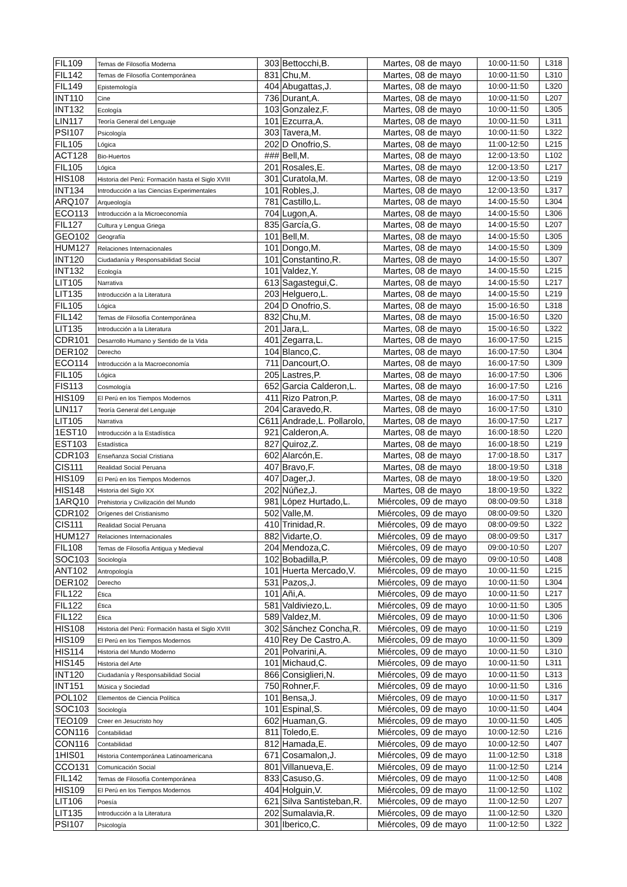| FIL109 | Temas de Filosofía Moderna | 303 | Bettocchi,B. | Martes, 08 de mayo | 10:00-11:50 | L318 |
| FIL142 | Temas de Filosofía Contemporánea | 831 | Chu,M. | Martes, 08 de mayo | 10:00-11:50 | L310 |
| FIL149 | Epistemología | 404 | Abugattas,J. | Martes, 08 de mayo | 10:00-11:50 | L320 |
| INT110 | Cine | 736 | Durant,A. | Martes, 08 de mayo | 10:00-11:50 | L207 |
| INT132 | Ecología | 103 | Gonzalez,F. | Martes, 08 de mayo | 10:00-11:50 | L305 |
| LIN117 | Teoría General del Lenguaje | 101 | Ezcurra,A. | Martes, 08 de mayo | 10:00-11:50 | L311 |
| PSI107 | Psicología | 303 | Tavera,M. | Martes, 08 de mayo | 10:00-11:50 | L322 |
| FIL105 | Lógica | 202 | D Onofrio,S. | Martes, 08 de mayo | 11:00-12:50 | L215 |
| ACT128 | Bio-Huertos | ### | Bell,M. | Martes, 08 de mayo | 12:00-13:50 | L102 |
| FIL105 | Lógica | 201 | Rosales,E. | Martes, 08 de mayo | 12:00-13:50 | L217 |
| HIS108 | Historia del Perú: Formación hasta el Siglo XVIII | 301 | Curatola,M. | Martes, 08 de mayo | 12:00-13:50 | L219 |
| INT134 | Introducción a las Ciencias Experimentales | 101 | Robles,J. | Martes, 08 de mayo | 12:00-13:50 | L317 |
| ARQ107 | Arqueología | 781 | Castillo,L. | Martes, 08 de mayo | 14:00-15:50 | L304 |
| ECO113 | Introducción a la Microeconomía | 704 | Lugon,A. | Martes, 08 de mayo | 14:00-15:50 | L306 |
| FIL127 | Cultura y Lengua Griega | 835 | García,G. | Martes, 08 de mayo | 14:00-15:50 | L207 |
| GEO102 | Geografía | 101 | Bell,M. | Martes, 08 de mayo | 14:00-15:50 | L305 |
| HUM127 | Relaciones Internacionales | 101 | Dongo,M. | Martes, 08 de mayo | 14:00-15:50 | L309 |
| INT120 | Ciudadanía y Responsabilidad Social | 101 | Constantino,R. | Martes, 08 de mayo | 14:00-15:50 | L307 |
| INT132 | Ecología | 101 | Valdez,Y. | Martes, 08 de mayo | 14:00-15:50 | L215 |
| LIT105 | Narrativa | 613 | Sagastegui,C. | Martes, 08 de mayo | 14:00-15:50 | L217 |
| LIT135 | Introducción a la Literatura | 203 | Helguero,L. | Martes, 08 de mayo | 14:00-15:50 | L219 |
| FIL105 | Lógica | 204 | D Onofrio,S. | Martes, 08 de mayo | 15:00-16:50 | L318 |
| FIL142 | Temas de Filosofía Contemporánea | 832 | Chu,M. | Martes, 08 de mayo | 15:00-16:50 | L320 |
| LIT135 | Introducción a la Literatura | 201 | Jara,L. | Martes, 08 de mayo | 15:00-16:50 | L322 |
| CDR101 | Desarrollo Humano y Sentido de la Vida | 401 | Zegarra,L. | Martes, 08 de mayo | 16:00-17:50 | L215 |
| DER102 | Derecho | 104 | Blanco,C. | Martes, 08 de mayo | 16:00-17:50 | L304 |
| ECO114 | Introducción a la Macroeconomía | 711 | Dancourt,O. | Martes, 08 de mayo | 16:00-17:50 | L309 |
| FIL105 | Lógica | 205 | Lastres,P. | Martes, 08 de mayo | 16:00-17:50 | L306 |
| FIS113 | Cosmología | 652 | Garcia Calderon,L. | Martes, 08 de mayo | 16:00-17:50 | L216 |
| HIS109 | El Perú en los Tiempos Modernos | 411 | Rizo Patron,P. | Martes, 08 de mayo | 16:00-17:50 | L311 |
| LIN117 | Teoría General del Lenguaje | 204 | Caravedo,R. | Martes, 08 de mayo | 16:00-17:50 | L310 |
| LIT105 | Narrativa | C611 | Andrade,L. Pollarolo, | Martes, 08 de mayo | 16:00-17:50 | L217 |
| 1EST10 | Introducción a la Estadística | 921 | Calderon,A. | Martes, 08 de mayo | 16:00-18:50 | L220 |
| EST103 | Estadística | 827 | Quiroz,Z. | Martes, 08 de mayo | 16:00-18:50 | L219 |
| CDR103 | Enseñanza Social Cristiana | 602 | Alarcón,E. | Martes, 08 de mayo | 17:00-18.50 | L317 |
| CIS111 | Realidad Social Peruana | 407 | Bravo,F. | Martes, 08 de mayo | 18:00-19:50 | L318 |
| HIS109 | El Perú en los Tiempos Modernos | 407 | Dager,J. | Martes, 08 de mayo | 18:00-19:50 | L320 |
| HIS148 | Historia del Siglo XX | 202 | Núñez,J. | Martes, 08 de mayo | 18:00-19:50 | L322 |
| 1ARQ10 | Prehistoria y Civilización del Mundo | 981 | López Hurtado,L. | Miércoles, 09 de mayo | 08:00-09:50 | L318 |
| CDR102 | Orígenes del Cristianismo | 502 | Valle,M. | Miércoles, 09 de mayo | 08:00-09:50 | L320 |
| CIS111 | Realidad Social Peruana | 410 | Trinidad,R. | Miércoles, 09 de mayo | 08:00-09:50 | L322 |
| HUM127 | Relaciones Internacionales | 882 | Vidarte,O. | Miércoles, 09 de mayo | 08:00-09:50 | L317 |
| FIL108 | Temas de Filosofía Antigua y Medieval | 204 | Mendoza,C. | Miércoles, 09 de mayo | 09:00-10:50 | L207 |
| SOC103 | Sociología | 102 | Bobadilla,P. | Miércoles, 09 de mayo | 09:00-10:50 | L408 |
| ANT102 | Antropología | 101 | Huerta Mercado,V. | Miércoles, 09 de mayo | 10:00-11:50 | L215 |
| DER102 | Derecho | 531 | Pazos,J. | Miércoles, 09 de mayo | 10:00-11:50 | L304 |
| FIL122 | Ética | 101 | Añi,A. | Miércoles, 09 de mayo | 10:00-11:50 | L217 |
| FIL122 | Ética | 581 | Valdiviezo,L. | Miércoles, 09 de mayo | 10:00-11:50 | L305 |
| FIL122 | Ética | 589 | Valdez,M. | Miércoles, 09 de mayo | 10:00-11:50 | L306 |
| HIS108 | Historia del Perú: Formación hasta el Siglo XVIII | 302 | Sánchez Concha,R. | Miércoles, 09 de mayo | 10:00-11:50 | L219 |
| HIS109 | El Perú en los Tiempos Modernos | 410 | Rey De Castro,A. | Miércoles, 09 de mayo | 10:00-11:50 | L309 |
| HIS114 | Historia del Mundo Moderno | 201 | Polvarini,A. | Miércoles, 09 de mayo | 10:00-11:50 | L310 |
| HIS145 | Historia del Arte | 101 | Michaud,C. | Miércoles, 09 de mayo | 10:00-11:50 | L311 |
| INT120 | Ciudadanía y Responsabilidad Social | 866 | Consiglieri,N. | Miércoles, 09 de mayo | 10:00-11:50 | L313 |
| INT151 | Música y Sociedad | 750 | Rohner,F. | Miércoles, 09 de mayo | 10:00-11:50 | L316 |
| POL102 | Elementos de Ciencia Política | 101 | Bensa,J. | Miércoles, 09 de mayo | 10:00-11:50 | L317 |
| SOC103 | Sociología | 101 | Espinal,S. | Miércoles, 09 de mayo | 10:00-11:50 | L404 |
| TEO109 | Creer en Jesucristo hoy | 602 | Huaman,G. | Miércoles, 09 de mayo | 10:00-11:50 | L405 |
| CON116 | Contabilidad | 811 | Toledo,E. | Miércoles, 09 de mayo | 10:00-12:50 | L216 |
| CON116 | Contabilidad | 812 | Hamada,E. | Miércoles, 09 de mayo | 10:00-12:50 | L407 |
| 1HIS01 | Historia Contemporánea Latinoamericana | 671 | Cosamalon,J. | Miércoles, 09 de mayo | 11:00-12:50 | L318 |
| CCO131 | Comunicación Social | 801 | Villanueva,E. | Miércoles, 09 de mayo | 11:00-12:50 | L214 |
| FIL142 | Temas de Filosofía Contemporánea | 833 | Casuso,G. | Miércoles, 09 de mayo | 11:00-12:50 | L408 |
| HIS109 | El Perú en los Tiempos Modernos | 404 | Holguin,V. | Miércoles, 09 de mayo | 11:00-12:50 | L102 |
| LIT106 | Poesía | 621 | Silva Santisteban,R. | Miércoles, 09 de mayo | 11:00-12:50 | L207 |
| LIT135 | Introducción a la Literatura | 202 | Sumalavia,R. | Miércoles, 09 de mayo | 11:00-12:50 | L320 |
| PSI107 | Psicología | 301 | Iberico,C. | Miércoles, 09 de mayo | 11:00-12:50 | L322 |